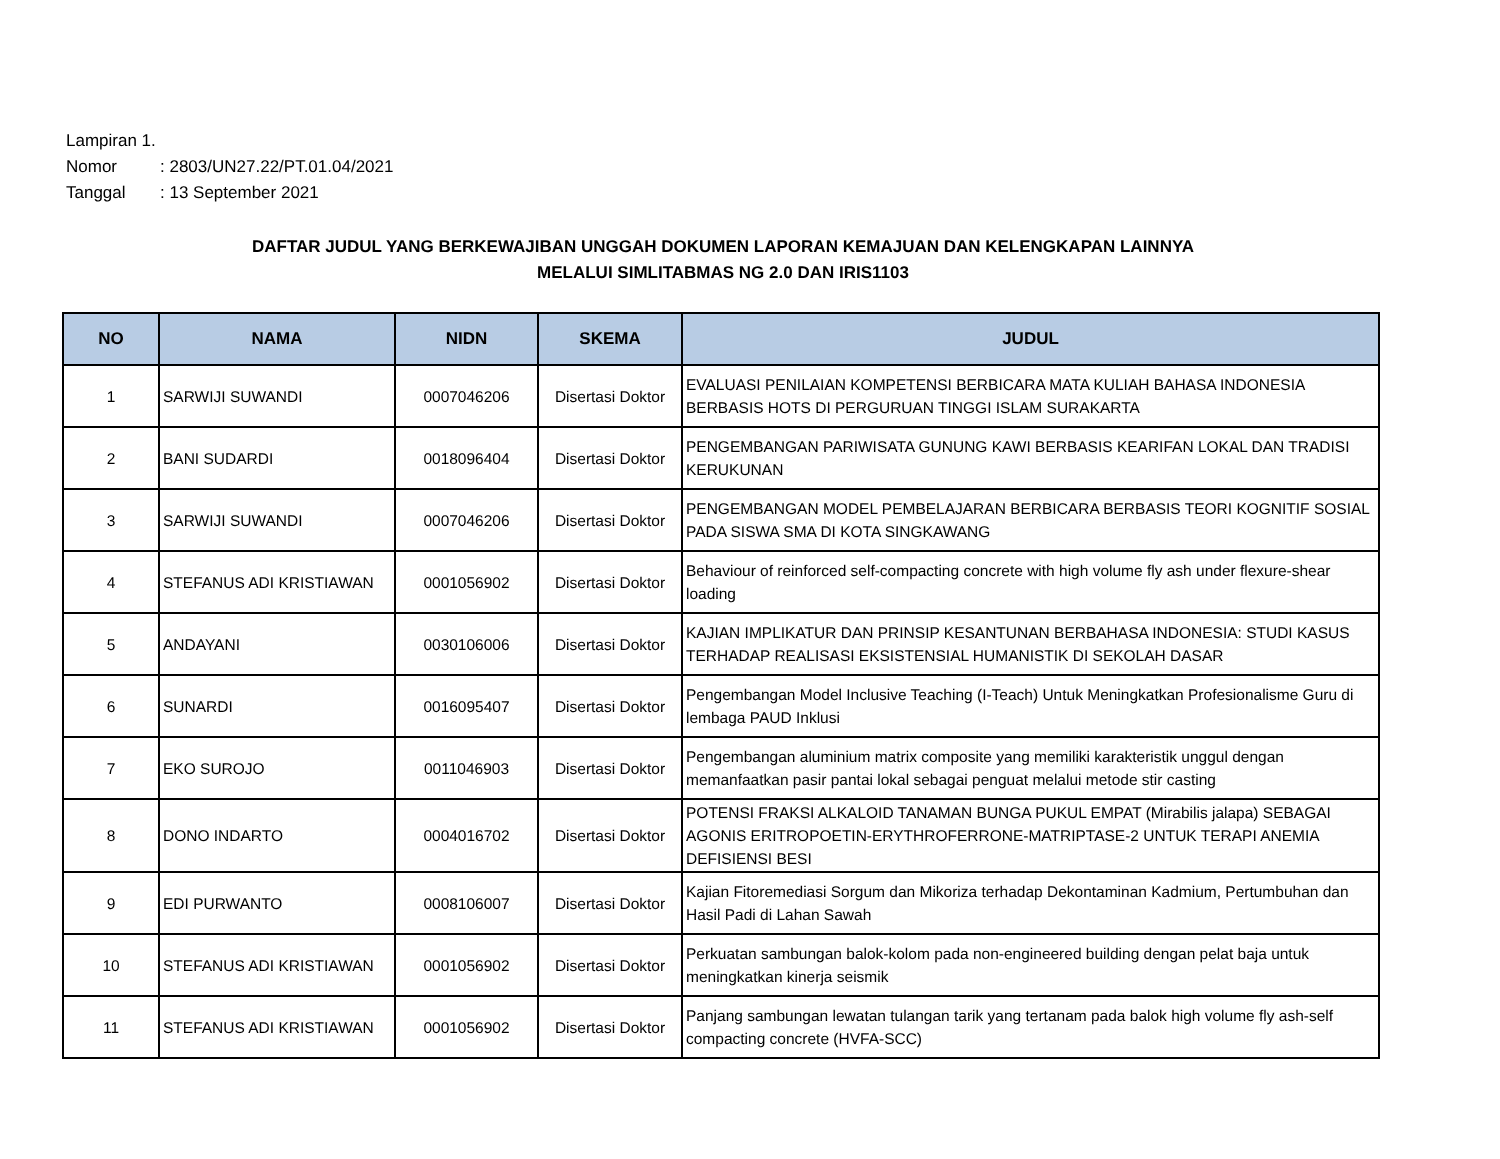Lampiran 1.
Nomor: 2803/UN27.22/PT.01.04/2021
Tanggal: 13 September 2021
DAFTAR JUDUL YANG BERKEWAJIBAN UNGGAH DOKUMEN LAPORAN KEMAJUAN DAN KELENGKAPAN LAINNYA
MELALUI SIMLITABMAS NG 2.0 DAN IRIS1103
| NO | NAMA | NIDN | SKEMA | JUDUL |
| --- | --- | --- | --- | --- |
| 1 | SARWIJI SUWANDI | 0007046206 | Disertasi Doktor | EVALUASI PENILAIAN KOMPETENSI BERBICARA MATA KULIAH BAHASA INDONESIA BERBASIS HOTS DI PERGURUAN TINGGI ISLAM SURAKARTA |
| 2 | BANI SUDARDI | 0018096404 | Disertasi Doktor | PENGEMBANGAN PARIWISATA GUNUNG KAWI BERBASIS KEARIFAN LOKAL DAN TRADISI KERUKUNAN |
| 3 | SARWIJI SUWANDI | 0007046206 | Disertasi Doktor | PENGEMBANGAN MODEL PEMBELAJARAN BERBICARA BERBASIS TEORI KOGNITIF SOSIAL PADA SISWA SMA DI KOTA SINGKAWANG |
| 4 | STEFANUS ADI KRISTIAWAN | 0001056902 | Disertasi Doktor | Behaviour of reinforced self-compacting concrete with high volume fly ash under flexure-shear loading |
| 5 | ANDAYANI | 0030106006 | Disertasi Doktor | KAJIAN IMPLIKATUR DAN PRINSIP KESANTUNAN BERBAHASA INDONESIA: STUDI KASUS TERHADAP REALISASI EKSISTENSIAL HUMANISTIK DI SEKOLAH DASAR |
| 6 | SUNARDI | 0016095407 | Disertasi Doktor | Pengembangan Model Inclusive Teaching (I-Teach) Untuk Meningkatkan Profesionalisme Guru di lembaga PAUD Inklusi |
| 7 | EKO SUROJO | 0011046903 | Disertasi Doktor | Pengembangan aluminium matrix composite yang memiliki karakteristik unggul dengan memanfaatkan pasir pantai lokal sebagai penguat melalui metode stir casting |
| 8 | DONO INDARTO | 0004016702 | Disertasi Doktor | POTENSI FRAKSI ALKALOID TANAMAN BUNGA PUKUL EMPAT (Mirabilis jalapa) SEBAGAI AGONIS ERITROPOETIN-ERYTHROFERRONE-MATRIPTASE-2 UNTUK TERAPI ANEMIA DEFISIENSI BESI |
| 9 | EDI PURWANTO | 0008106007 | Disertasi Doktor | Kajian Fitoremediasi Sorgum dan Mikoriza terhadap Dekontaminan Kadmium, Pertumbuhan dan Hasil Padi di Lahan Sawah |
| 10 | STEFANUS ADI KRISTIAWAN | 0001056902 | Disertasi Doktor | Perkuatan sambungan balok-kolom pada non-engineered building dengan pelat baja untuk meningkatkan kinerja seismik |
| 11 | STEFANUS ADI KRISTIAWAN | 0001056902 | Disertasi Doktor | Panjang sambungan lewatan tulangan tarik yang tertanam pada balok high volume fly ash-self compacting concrete (HVFA-SCC) |